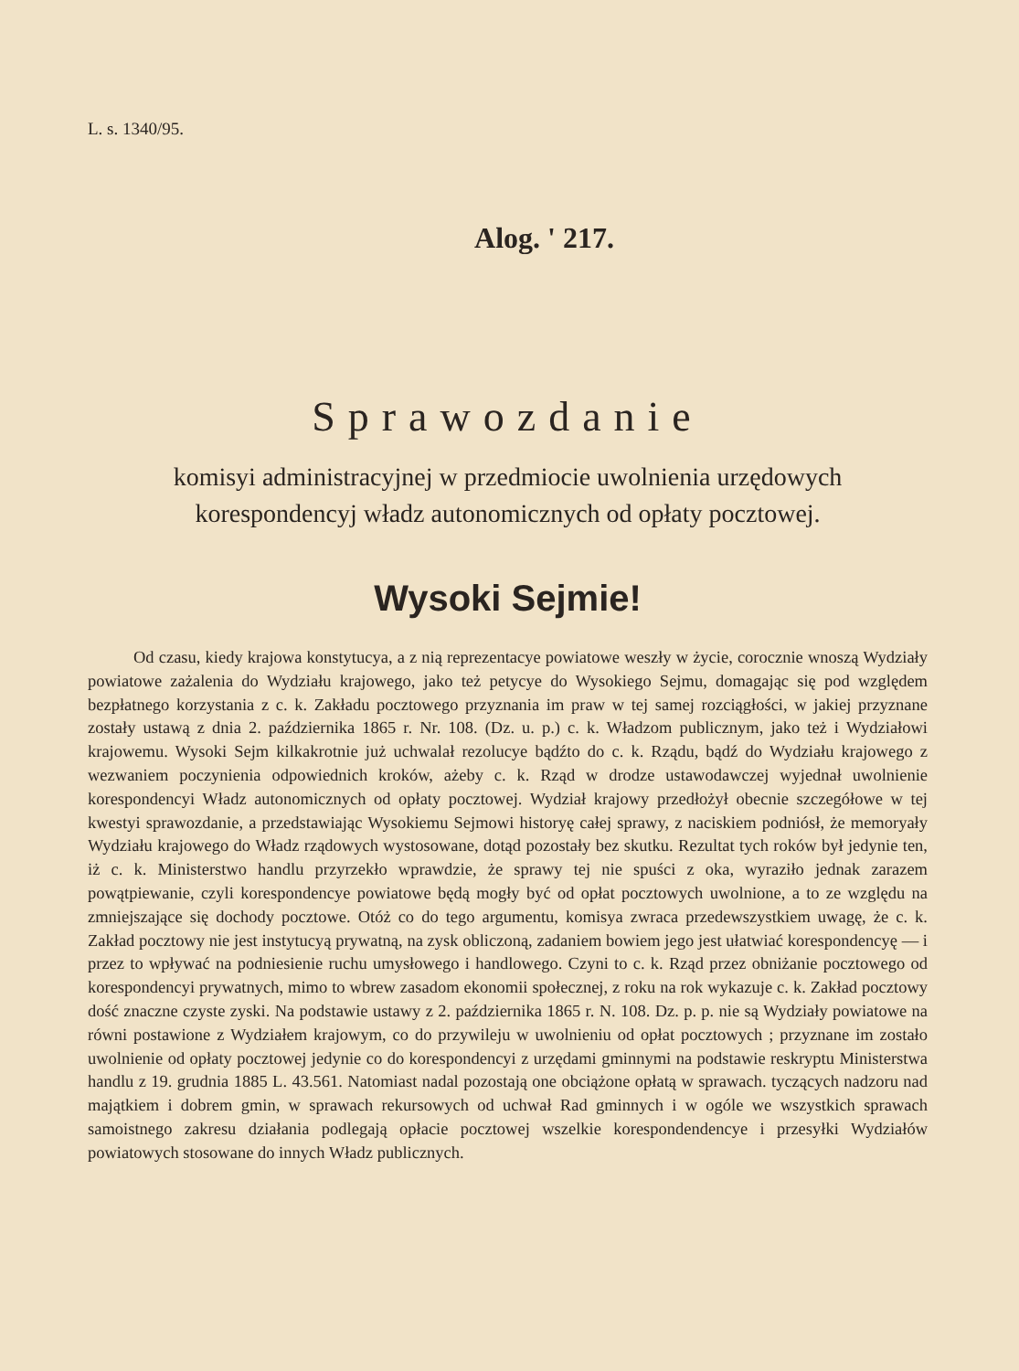L. s. 1340/95.
Alog. ' 217.
Sprawozdanie
komisyi administracyjnej w przedmiocie uwolnienia urzędowych
korespondencyj władz autonomicznych od opłaty pocztowej.
Wysoki Sejmie!
Od czasu, kiedy krajowa konstytucya, a z nią reprezentacye powiatowe weszły w życie, corocznie wnoszą Wydziały powiatowe zażalenia do Wydziału krajowego, jako też petycye do Wysokiego Sejmu, domagając się pod względem bezpłatnego korzystania z c. k. Zakładu pocztowego przyznania im praw w tej samej rozciągłości, w jakiej przyznane zostały ustawą z dnia 2. października 1865 r. Nr. 108. (Dz. u. p.) c. k. Władzom publicznym, jako też i Wydziałowi krajowemu. Wysoki Sejm kilkakrotnie już uchwalał rezolucye bądźto do c. k. Rządu, bądź do Wydziału krajowego z wezwaniem poczynienia odpowiednich kroków, ażeby c. k. Rząd w drodze ustawodawczej wyjednał uwolnienie korespondencyi Władz autonomicznych od opłaty pocztowej. Wydział krajowy przedłożył obecnie szczegółowe w tej kwestyi sprawozdanie, a przedstawiając Wysokiemu Sejmowi historyę całej sprawy, z naciskiem podniósł, że memoryały Wydziału krajowego do Władz rządowych wystosowane, dotąd pozostały bez skutku. Rezultat tych roków był jedynie ten, iż c. k. Ministerstwo handlu przyrzekło wprawdzie, że sprawy tej nie spuści z oka, wyraziło jednak zarazem powątpiewanie, czyli korespondencye powiatowe będą mogły być od opłat pocztowych uwolnione, a to ze względu na zmniejszające się dochody pocztowe. Otóż co do tego argumentu, komisya zwraca przedewszystkiem uwagę, że c. k. Zakład pocztowy nie jest instytucyą prywatną, na zysk obliczoną, zadaniem bowiem jego jest ułatwiać korespondencyę — i przez to wpływać na podniesienie ruchu umysłowego i handlowego. Czyni to c. k. Rząd przez obniżanie pocztowego od korespondencyi prywatnych, mimo to wbrew zasadom ekonomii społecznej, z roku na rok wykazuje c. k. Zakład pocztowy dość znaczne czyste zyski. Na podstawie ustawy z 2. października 1865 r. N. 108. Dz. p. p. nie są Wydziały powiatowe na równi postawione z Wydziałem krajowym, co do przywileju w uwolnieniu od opłat pocztowych ; przyznane im zostało uwolnienie od opłaty pocztowej jedynie co do korespondencyi z urzędami gminnymi na podstawie reskryptu Ministerstwa handlu z 19. grudnia 1885 L. 43.561. Natomiast nadal pozostają one obciążone opłatą w sprawach. tyczących nadzoru nad majątkiem i dobrem gmin, w sprawach rekursowych od uchwał Rad gminnych i w ogóle we wszystkich sprawach samoistnego zakresu działania podlegają opłacie pocztowej wszelkie korespondendencye i przesyłki Wydziałów powiatowych stosowane do innych Władz publicznych.